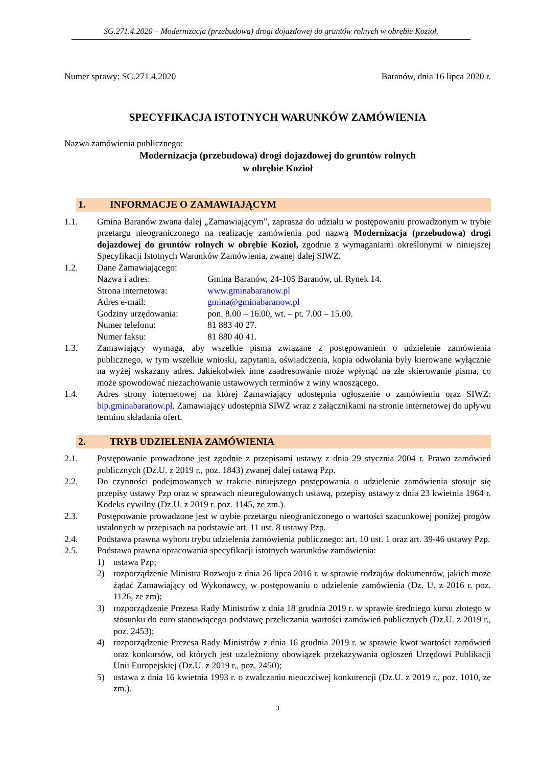SG.271.4.2020 – Modernizacja (przebudowa) drogi dojazdowej do gruntów rolnych w obrębie Kozioł.
Numer sprawy: SG.271.4.2020 Baranów, dnia 16 lipca 2020 r.
SPECYFIKACJA ISTOTNYCH WARUNKÓW ZAMÓWIENIA
Nazwa zamówienia publicznego:
Modernizacja (przebudowa) drogi dojazdowej do gruntów rolnych
w obrębie Kozioł
1. INFORMACJE O ZAMAWIAJĄCYM
1.1. Gmina Baranów zwana dalej „Zamawiającym”, zaprasza do udziału w postępowaniu prowadzonym w trybie przetargu nieograniczonego na realizację zamówienia pod nazwą Modernizacja (przebudowa) drogi dojazdowej do gruntów rolnych w obrębie Kozioł, zgodnie z wymaganiami określonymi w niniejszej Specyfikacji Istotnych Warunków Zamówienia, zwanej dalej SIWZ.
1.2. Dane Zamawiającego:
Nazwa i adres: Gmina Baranów, 24-105 Baranów, ul. Rynek 14.
Strona internetowa: www.gminabaranow.pl
Adres e-mail: gmina@gminabaranow.pl
Godziny urzędowania: pon. 8.00 – 16.00, wt. – pt. 7.00 – 15.00.
Numer telefonu: 81 883 40 27.
Numer faksu: 81 880 40 41.
1.3. Zamawiający wymaga, aby wszelkie pisma związane z postępowaniem o udzielenie zamówienia publicznego, w tym wszelkie wnioski, zapytania, oświadczenia, kopia odwołania były kierowane wyłącznie na wyżej wskazany adres. Jakiekolwiek inne zaadresowanie może wpłynąć na złe skierowanie pisma, co może spowodować niezachowanie ustawowych terminów z winy wnoszącego.
1.4. Adres strony internetowej na której Zamawiający udostępnia ogłoszenie o zamówieniu oraz SIWZ: bip.gminabaranow.pl. Zamawiający udostępnia SIWZ wraz z załącznikami na stronie internetowej do upływu terminu składania ofert.
2. TRYB UDZIELENIA ZAMÓWIENIA
2.1. Postępowanie prowadzone jest zgodnie z przepisami ustawy z dnia 29 stycznia 2004 r. Prawo zamówień publicznych (Dz.U. z 2019 r., poz. 1843) zwanej dalej ustawą Pzp.
2.2. Do czynności podejmowanych w trakcie niniejszego postępowania o udzielenie zamówienia stosuje się przepisy ustawy Pzp oraz w sprawach nieuregulowanych ustawą, przepisy ustawy z dnia 23 kwietnia 1964 r. Kodeks cywilny (Dz.U. z 2019 r. poz. 1145, ze zm.).
2.3. Postępowanie prowadzone jest w trybie przetargu nieograniczonego o wartości szacunkowej poniżej progów ustalonych w przepisach na podstawie art. 11 ust. 8 ustawy Pzp.
2.4. Podstawa prawna wyboru trybu udzielenia zamówienia publicznego: art. 10 ust. 1 oraz art. 39-46 ustawy Pzp.
2.5. Podstawa prawna opracowania specyfikacji istotnych warunków zamówienia:
1) ustawa Pzp;
2) rozporządzenie Ministra Rozwoju z dnia 26 lipca 2016 r. w sprawie rodzajów dokumentów, jakich może żądać Zamawiający od Wykonawcy, w postępowaniu o udzielenie zamówienia (Dz. U. z 2016 r. poz. 1126, ze zm);
3) rozporządzenie Prezesa Rady Ministrów z dnia 18 grudnia 2019 r. w sprawie średniego kursu złotego w stosunku do euro stanowiącego podstawę przeliczania wartości zamówień publicznych (Dz.U. z 2019 r., poz. 2453);
4) rozporządzenie Prezesa Rady Ministrów z dnia 16 grudnia 2019 r. w sprawie kwot wartości zamówień oraz konkursów, od których jest uzależniony obowiązek przekazywania ogłoszeń Urzędowi Publikacji Unii Europejskiej (Dz.U. z 2019 r., poz. 2450);
5) ustawa z dnia 16 kwietnia 1993 r. o zwalczaniu nieuczciwej konkurencji (Dz.U. z 2019 r., poz. 1010, ze zm.).
3